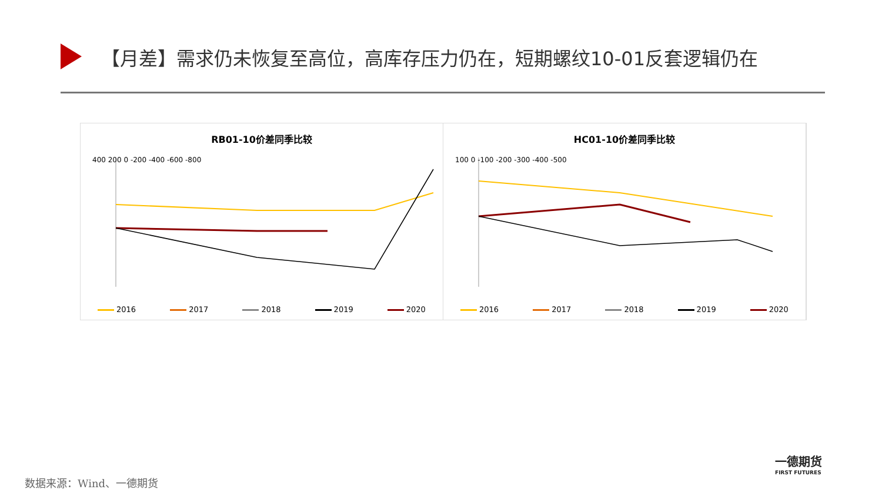【月差】需求仍未恢复至高位，高库存压力仍在，短期螺纹10-01反套逻辑仍在
RB01-10价差同季比较
400 200 0 -200 -400 -600 -800
2016 2017 2018 2019 2020
HC01-10价差同季比较
100 0 -100 -200 -300 -400 -500
2016 2017 2018 2019 2020
一德期货
FIRST FUTURES
数据来源：Wind、一德期货